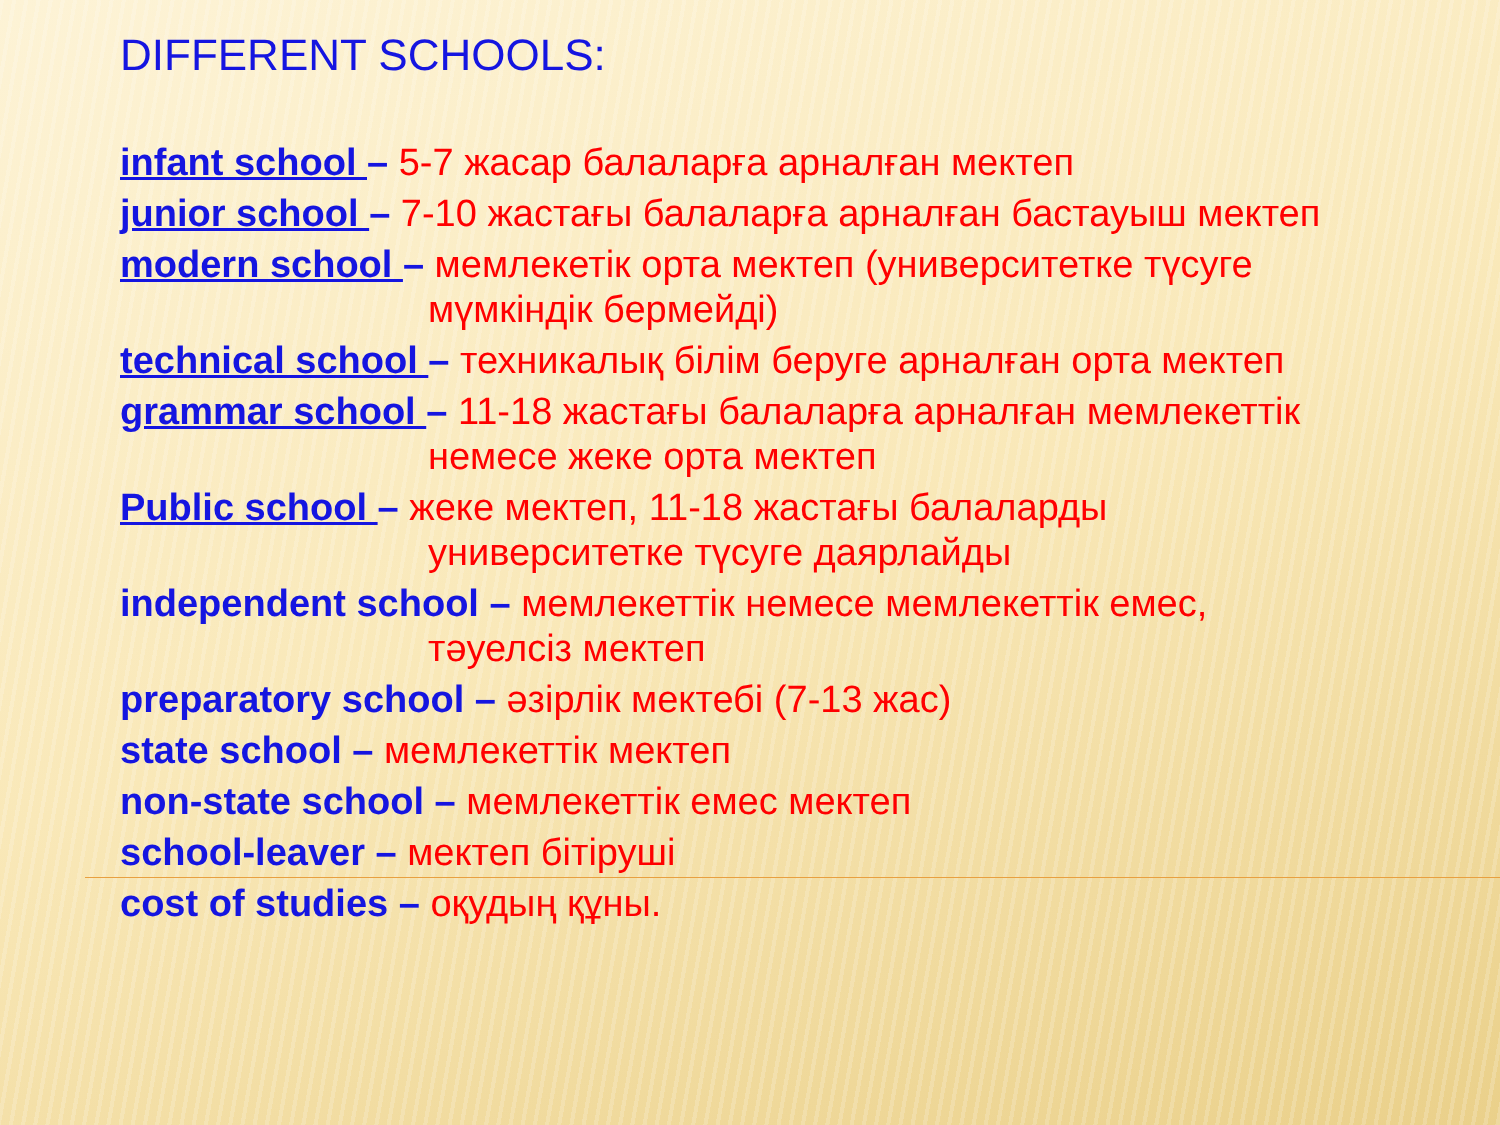DIFFERENT SCHOOLS:
infant school – 5-7 жасар балаларға арналған мектеп
junior school – 7-10 жастағы балаларға арналған бастауыш мектеп
modern school – мемлекетік орта мектеп (университетке түсуге
мүмкіндік бермейді)
technical school – техникалық білім беруге арналған орта мектеп
grammar school – 11-18 жастағы балаларға арналған мемлекеттік
немесе жеке орта мектеп
Public school – жеке мектеп, 11-18 жастағы балаларды
университетке түсуге даярлайды
independent school – мемлекеттік немесе мемлекеттік емес,
тәуелсіз мектеп
preparatory school – әзірлік мектебі (7-13 жас)
state school – мемлекеттік мектеп
non-state school – мемлекеттік емес мектеп
school-leaver – мектеп бітіруші
cost of studies – оқудың құны.